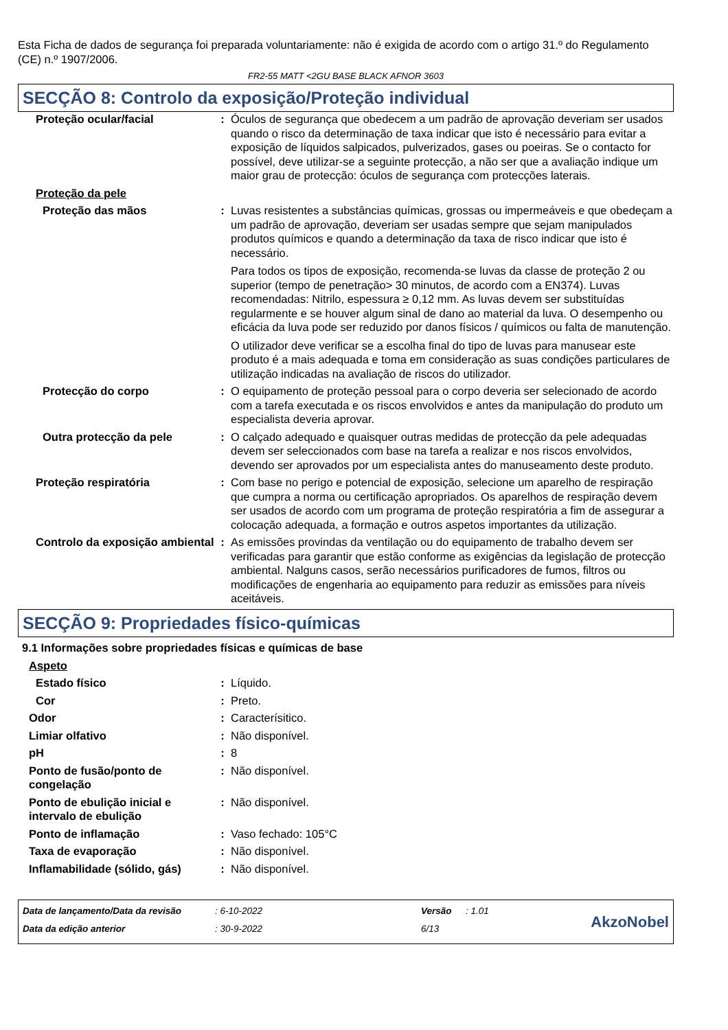Esta Ficha de dados de segurança foi preparada voluntariamente: não é exigida de acordo com o artigo 31.º do Regulamento (CE) n.º 1907/2006.
FR2-55 MATT <2GU BASE BLACK AFNOR 3603
SECÇÃO 8: Controlo da exposição/Proteção individual
| Proteção ocular/facial | : | Óculos de segurança que obedecem a um padrão de aprovação deveriam ser usados quando o risco da determinação de taxa indicar que isto é necessário para evitar a exposição de líquidos salpicados, pulverizados, gases ou poeiras. Se o contacto for possível, deve utilizar-se a seguinte protecção, a não ser que a avaliação indique um maior grau de protecção: óculos de segurança com protecções laterais. |
| Proteção da pele | | |
| Proteção das mãos | : | Luvas resistentes a substâncias químicas, grossas ou impermeáveis e que obedeçam a um padrão de aprovação, deveriam ser usadas sempre que sejam manipulados produtos químicos e quando a determinação da taxa de risco indicar que isto é necessário. Para todos os tipos de exposição, recomenda-se luvas da classe de proteção 2 ou superior (tempo de penetração> 30 minutos, de acordo com a EN374). Luvas recomendadas: Nitrilo, espessura ≥ 0,12 mm. As luvas devem ser substituídas regularmente e se houver algum sinal de dano ao material da luva. O desempenho ou eficácia da luva pode ser reduzido por danos físicos / químicos ou falta de manutenção. O utilizador deve verificar se a escolha final do tipo de luvas para manusear este produto é a mais adequada e toma em consideração as suas condições particulares de utilização indicadas na avaliação de riscos do utilizador. |
| Protecção do corpo | : | O equipamento de proteção pessoal para o corpo deveria ser selecionado de acordo com a tarefa executada e os riscos envolvidos e antes da manipulação do produto um especialista deveria aprovar. |
| Outra protecção da pele | : | O calçado adequado e quaisquer outras medidas de protecção da pele adequadas devem ser seleccionados com base na tarefa a realizar e nos riscos envolvidos, devendo ser aprovados por um especialista antes do manuseamento deste produto. |
| Proteção respiratória | : | Com base no perigo e potencial de exposição, selecione um aparelho de respiração que cumpra a norma ou certificação apropriados. Os aparelhos de respiração devem ser usados de acordo com um programa de proteção respiratória a fim de assegurar a colocação adequada, a formação e outros aspetos importantes da utilização. |
| Controlo da exposição ambiental | : | As emissões provindas da ventilação ou do equipamento de trabalho devem ser verificadas para garantir que estão conforme as exigências da legislação de protecção ambiental. Nalguns casos, serão necessários purificadores de fumos, filtros ou modificações de engenharia ao equipamento para reduzir as emissões para níveis aceitáveis. |
SECÇÃO 9: Propriedades físico-químicas
9.1 Informações sobre propriedades físicas e químicas de base
| Aspeto | | |
| Estado físico | : | Líquido. |
| Cor | : | Preto. |
| Odor | : | Caracterísitico. |
| Limiar olfativo | : | Não disponível. |
| pH | : | 8 |
| Ponto de fusão/ponto de congelação | : | Não disponível. |
| Ponto de ebulição inicial e intervalo de ebulição | : | Não disponível. |
| Ponto de inflamação | : | Vaso fechado: 105°C |
| Taxa de evaporação | : | Não disponível. |
| Inflamabilidade (sólido, gás) | : | Não disponível. |
| Data de lançamento/Data da revisão | : 6-10-2022 | Versão | : 1.01 |
| Data da edição anterior | : 30-9-2022 | 6/13 | |
AkzoNobel